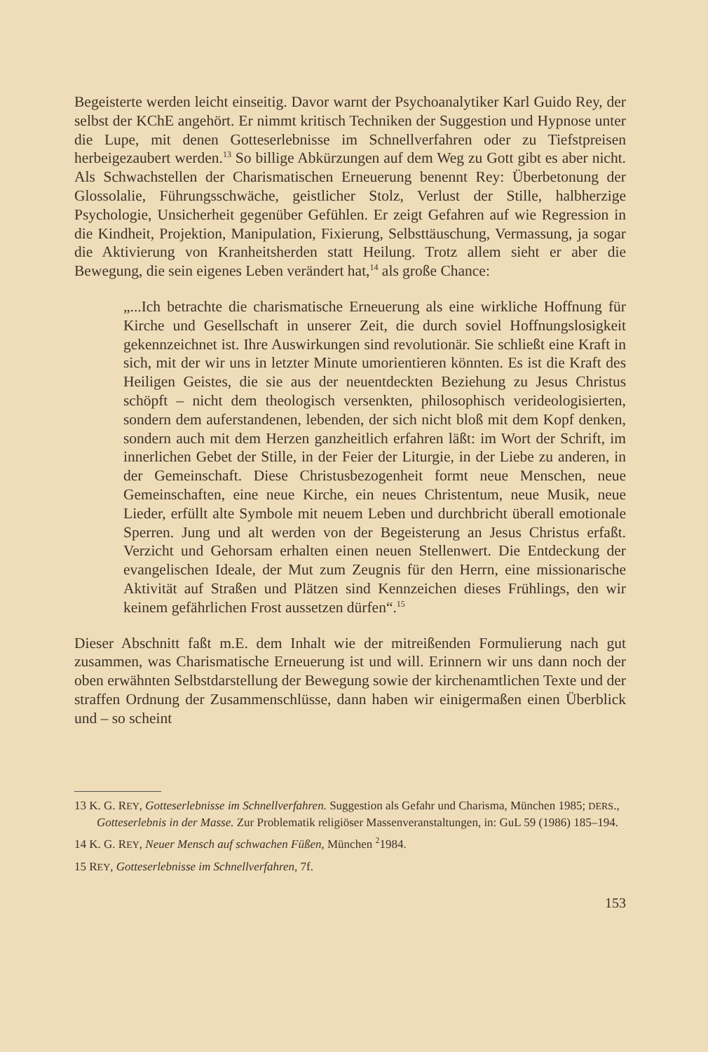Begeisterte werden leicht einseitig. Davor warnt der Psychoanalytiker Karl Guido Rey, der selbst der KChE angehört. Er nimmt kritisch Techniken der Suggestion und Hypnose unter die Lupe, mit denen Gotteserlebnisse im Schnellverfahren oder zu Tiefstpreisen herbeigezaubert werden.<sup>13</sup> So billige Abkürzungen auf dem Weg zu Gott gibt es aber nicht. Als Schwachstellen der Charismatischen Erneuerung benennt Rey: Überbetonung der Glossolalie, Führungsschwäche, geistlicher Stolz, Verlust der Stille, halbherzige Psychologie, Unsicherheit gegenüber Gefühlen. Er zeigt Gefahren auf wie Regression in die Kindheit, Projektion, Manipulation, Fixierung, Selbsttäuschung, Vermassung, ja sogar die Aktivierung von Kranheitsherden statt Heilung. Trotz allem sieht er aber die Bewegung, die sein eigenes Leben verändert hat,<sup>14</sup> als große Chance:
„...Ich betrachte die charismatische Erneuerung als eine wirkliche Hoffnung für Kirche und Gesellschaft in unserer Zeit, die durch soviel Hoffnungslosigkeit gekennzeichnet ist. Ihre Auswirkungen sind revolutionär. Sie schließt eine Kraft in sich, mit der wir uns in letzter Minute umorientieren könnten. Es ist die Kraft des Heiligen Geistes, die sie aus der neuentdeckten Beziehung zu Jesus Christus schöpft – nicht dem theologisch versenkten, philosophisch verideologisierten, sondern dem auferstandenen, lebenden, der sich nicht bloß mit dem Kopf denken, sondern auch mit dem Herzen ganzheitlich erfahren läßt: im Wort der Schrift, im innerlichen Gebet der Stille, in der Feier der Liturgie, in der Liebe zu anderen, in der Gemeinschaft. Diese Christusbezogenheit formt neue Menschen, neue Gemeinschaften, eine neue Kirche, ein neues Christentum, neue Musik, neue Lieder, erfüllt alte Symbole mit neuem Leben und durchbricht überall emotionale Sperren. Jung und alt werden von der Begeisterung an Jesus Christus erfaßt. Verzicht und Gehorsam erhalten einen neuen Stellenwert. Die Entdeckung der evangelischen Ideale, der Mut zum Zeugnis für den Herrn, eine missionarische Aktivität auf Straßen und Plätzen sind Kennzeichen dieses Frühlings, den wir keinem gefährlichen Frost aussetzen dürfen“.<sup>15</sup>
Dieser Abschnitt faßt m.E. dem Inhalt wie der mitreißenden Formulierung nach gut zusammen, was Charismatische Erneuerung ist und will. Erinnern wir uns dann noch der oben erwähnten Selbstdarstellung der Bewegung sowie der kirchenamtlichen Texte und der straffen Ordnung der Zusammenschlüsse, dann haben wir einigermaßen einen Überblick und – so scheint
13 K. G. REY, Gotteserlebnisse im Schnellverfahren. Suggestion als Gefahr und Charisma, München 1985; DERS., Gotteserlebnis in der Masse. Zur Problematik religiöser Massenveranstaltungen, in: GuL 59 (1986) 185–194.
14 K. G. REY, Neuer Mensch auf schwachen Füßen, München <sup>2</sup>1984.
15 REY, Gotteserlebnisse im Schnellverfahren, 7f.
153